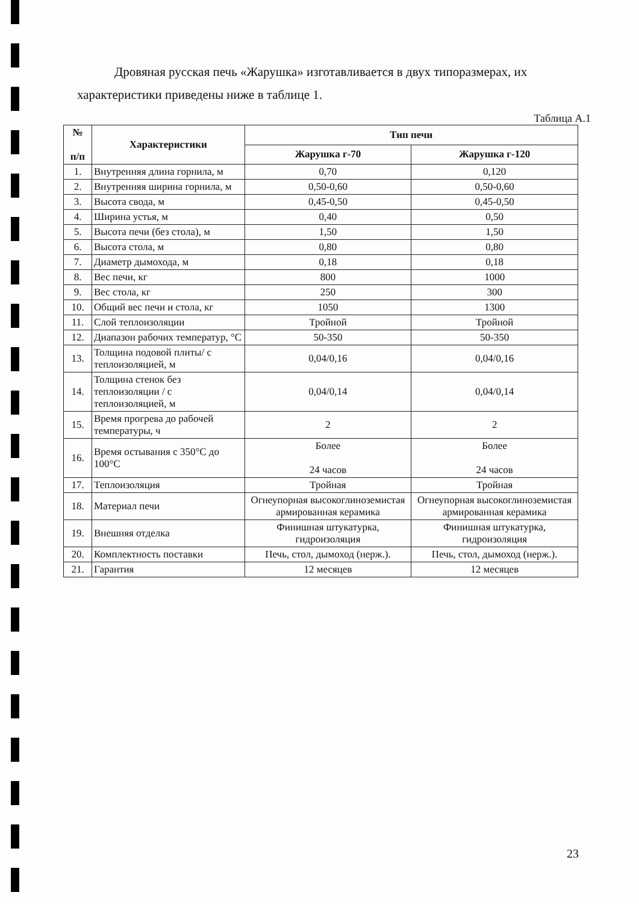Дровяная русская печь «Жарушка» изготавливается в двух типоразмерах, их характеристики приведены ниже в таблице 1.
Таблица А.1
| № п/п | Характеристики | Тип печи | |
| --- | --- | --- | --- |
| | | Жарушка г-70 | Жарушка г-120 |
| 1. | Внутренняя длина горнила, м | 0,70 | 0,120 |
| 2. | Внутренняя ширина горнила, м | 0,50-0,60 | 0,50-0,60 |
| 3. | Высота свода, м | 0,45-0,50 | 0,45-0,50 |
| 4. | Ширина устья, м | 0,40 | 0,50 |
| 5. | Высота печи (без стола), м | 1,50 | 1,50 |
| 6. | Высота стола, м | 0,80 | 0,80 |
| 7. | Диаметр дымохода, м | 0,18 | 0,18 |
| 8. | Вес печи, кг | 800 | 1000 |
| 9. | Вес стола, кг | 250 | 300 |
| 10. | Общий вес печи и стола, кг | 1050 | 1300 |
| 11. | Слой теплоизоляции | Тройной | Тройной |
| 12. | Диапазон рабочих температур, °С | 50-350 | 50-350 |
| 13. | Толщина подовой плиты/ с теплоизоляцией, м | 0,04/0,16 | 0,04/0,16 |
| 14. | Толщина стенок без теплоизоляции / с теплоизоляцией, м | 0,04/0,14 | 0,04/0,14 |
| 15. | Время прогрева до рабочей температуры, ч | 2 | 2 |
| 16. | Время остывания с 350°С до 100°С | Более 24 часов | Более 24 часов |
| 17. | Теплоизоляция | Тройная | Тройная |
| 18. | Материал печи | Огнеупорная высокоглиноземистая армированная керамика | Огнеупорная высокоглиноземистая армированная керамика |
| 19. | Внешняя отделка | Финишная штукатурка, гидроизоляция | Финишная штукатурка, гидроизоляция |
| 20. | Комплектность поставки | Печь, стол, дымоход (нерж.). | Печь, стол, дымоход (нерж.). |
| 21. | Гарантия | 12 месяцев | 12 месяцев |
23